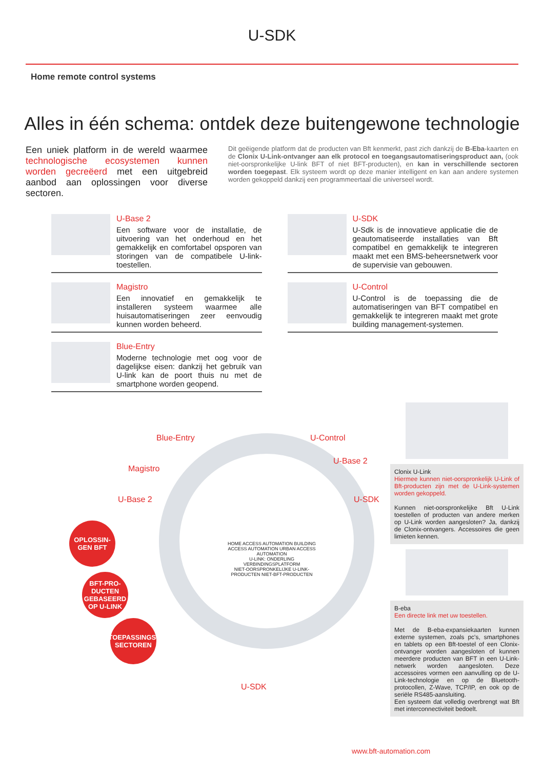U-SDK
Home remote control systems
Alles in één schema: ontdek deze buitengewone technologie
Een uniek platform in de wereld waarmee technologische ecosystemen kunnen worden gecreëerd met een uitgebreid aanbod aan oplossingen voor diverse sectoren.
Dit geëigende platform dat de producten van Bft kenmerkt, past zich dankzij de B-Eba-kaarten en de Clonix U-Link-ontvanger aan elk protocol en toegangsautomatiseringsproduct aan, (ook niet-oorspronkelijke U-link BFT of niet BFT-producten), en kan in verschillende sectoren worden toegepast. Elk systeem wordt op deze manier intelligent en kan aan andere systemen worden gekoppeld dankzij een programmeertaal die universeel wordt.
U-Base 2
Een software voor de installatie, de uitvoering van het onderhoud en het gemakkelijk en comfortabel opsporen van storingen van de compatibele U-link-toestellen.
U-SDK
U-Sdk is de innovatieve applicatie die de geautomatiseerde installaties van Bft compatibel en gemakkelijk te integreren maakt met een BMS-beheersnetwerk voor de supervisie van gebouwen.
Magistro
Een innovatief en gemakkelijk te installeren systeem waarmee alle huisautomatiseringen zeer eenvoudig kunnen worden beheerd.
U-Control
U-Control is de toepassing die de automatiseringen van BFT compatibel en gemakkelijk te integreren maakt met grote building management-systemen.
Blue-Entry
Moderne technologie met oog voor de dagelijkse eisen: dankzij het gebruik van U-link kan de poort thuis nu met de smartphone worden geopend.
Blue-Entry
Magistro
U-Base 2
U-Control
U-Base 2
U-SDK
U-SDK
HOME ACCESS AUTOMATION BUILDING ACCESS AUTOMATION URBAN ACCESS AUTOMATION
U-LINK: ONDERLING VERBINDINGSPLATFORM
NIET-OORSPRONKELIJKE U-LINK-PRODUCTEN NIET-BFT-PRODUCTEN
OPLOSSIN-GEN BFT
BFT-PRO-DUCTEN GEBASEERD OP U-LINK
TOEPASSINGS-SECTOREN
Clonix U-Link
Hiermee kunnen niet-oorspronkelijk U-Link of Bft-producten zijn met de U-Link-systemen worden gekoppeld.
Kunnen niet-oorspronkelijke Bft U-Link toestellen of producten van andere merken op U-Link worden aangesloten? Ja, dankzij de Clonix-ontvangers. Accessoires die geen limieten kennen.
B-eba
Een directe link met uw toestellen.
Met de B-eba-expansiekaarten kunnen externe systemen, zoals pc's, smartphones en tablets op een Bft-toestel of een Clonix-ontvanger worden aangesloten of kunnen meerdere producten van BFT in een U-Link-netwerk worden aangesloten. Deze accessoires vormen een aanvulling op de U-Link-technologie en op de Bluetooth-protocollen, Z-Wave, TCP/IP, en ook op de seriële RS485-aansluiting.
Een systeem dat volledig overbrengt wat Bft met interconnectiviteit bedoelt.
www.bft-automation.com